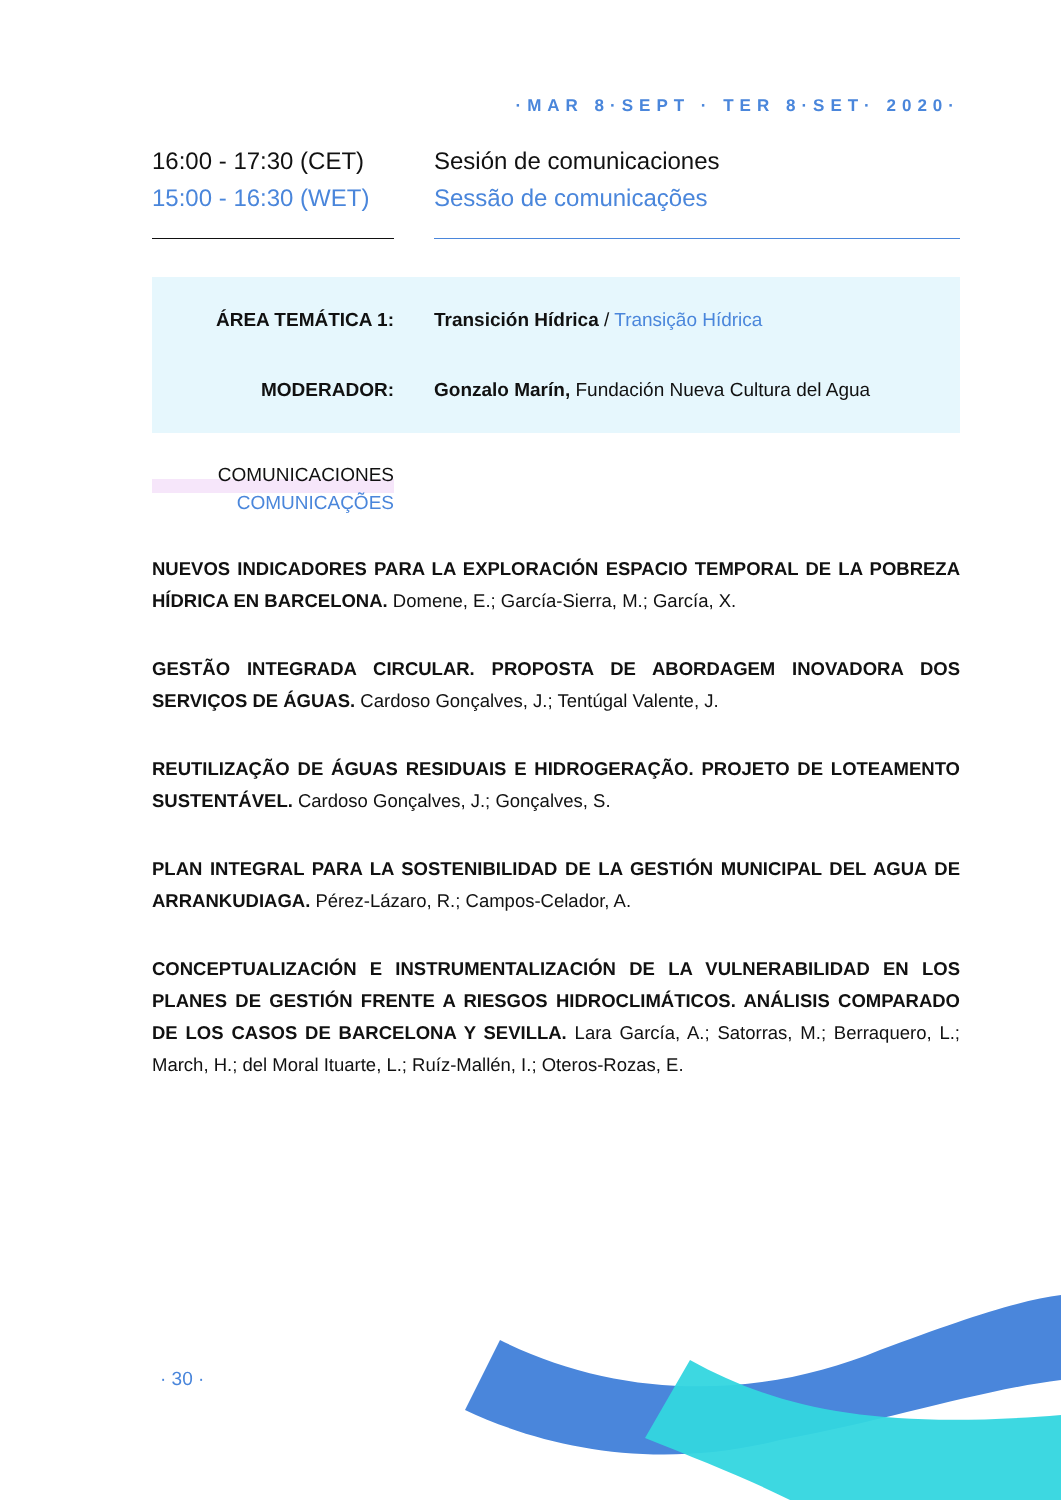·MAR 8·SEPT · TER 8·SET· 2020·
16:00 - 17:30 (CET)
15:00 - 16:30 (WET)
Sesión de comunicaciones
Sessão de comunicações
ÁREA TEMÁTICA 1: Transición Hídrica / Transição Hídrica
MODERADOR: Gonzalo Marín, Fundación Nueva Cultura del Agua
COMUNICACIONES
COMUNICAÇÕES
NUEVOS INDICADORES PARA LA EXPLORACIÓN ESPACIO TEMPORAL DE LA POBREZA HÍDRICA EN BARCELONA. Domene, E.; García-Sierra, M.; García, X.
GESTÃO INTEGRADA CIRCULAR. PROPOSTA DE ABORDAGEM INOVADORA DOS SERVIÇOS DE ÁGUAS. Cardoso Gonçalves, J.; Tentúgal Valente, J.
REUTILIZAÇÃO DE ÁGUAS RESIDUAIS E HIDROGERAÇÃO. PROJETO DE LOTEAMENTO SUSTENTÁVEL. Cardoso Gonçalves, J.; Gonçalves, S.
PLAN INTEGRAL PARA LA SOSTENIBILIDAD DE LA GESTIÓN MUNICIPAL DEL AGUA DE ARRANKUDIAGA. Pérez-Lázaro, R.; Campos-Celador, A.
CONCEPTUALIZACIÓN E INSTRUMENTALIZACIÓN DE LA VULNERABILIDAD EN LOS PLANES DE GESTIÓN FRENTE A RIESGOS HIDROCLIMÁTICOS. ANÁLISIS COMPARADO DE LOS CASOS DE BARCELONA Y SEVILLA. Lara García, A.; Satorras, M.; Berraquero, L.; March, H.; del Moral Ituarte, L.; Ruíz-Mallén, I.; Oteros-Rozas, E.
· 30 ·